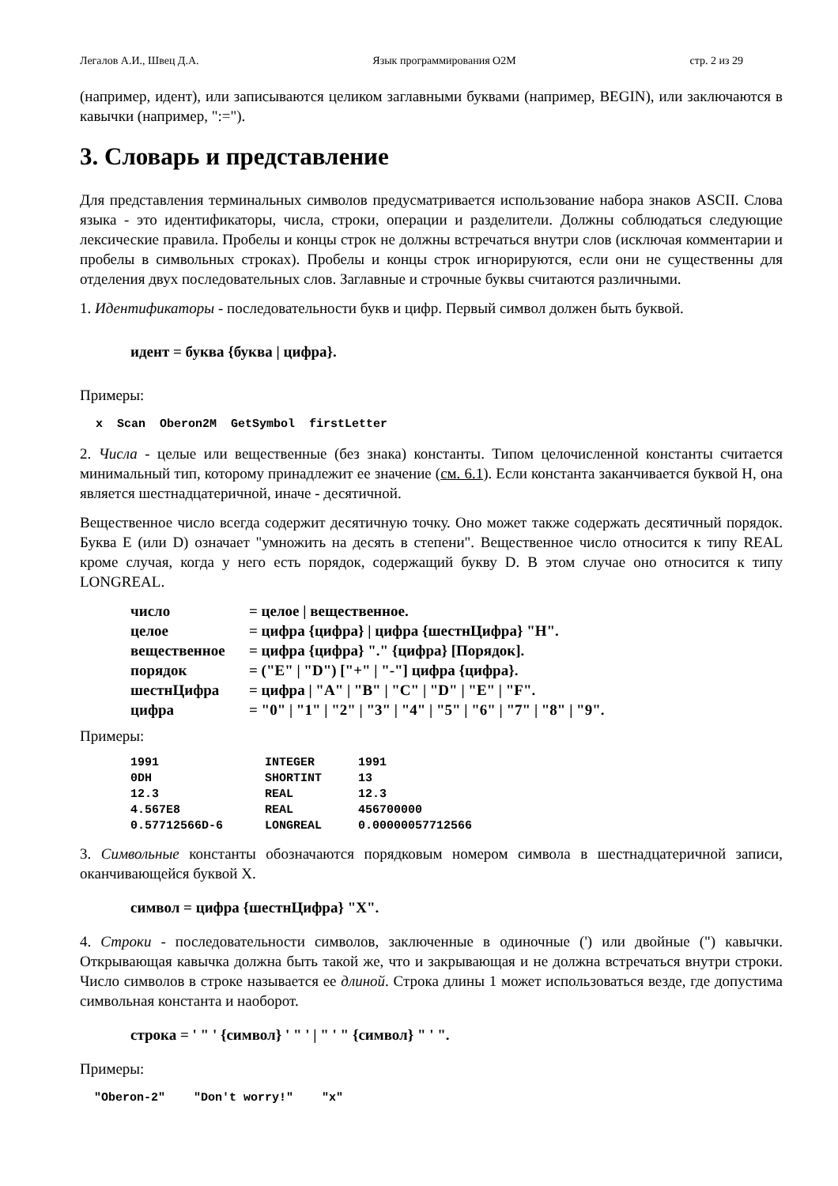Легалов А.И., Швец Д.А. Язык программирования O2M стр. 2 из 29
(например, идент), или записываются целиком заглавными буквами (например, BEGIN), или заключаются в кавычки (например, ":=").
3. Словарь и представление
Для представления терминальных символов предусматривается использование набора знаков ASCII. Слова языка - это идентификаторы, числа, строки, операции и разделители. Должны соблюдаться следующие лексические правила. Пробелы и концы строк не должны встречаться внутри слов (исключая комментарии и пробелы в символьных строках). Пробелы и концы строк игнорируются, если они не существенны для отделения двух последовательных слов. Заглавные и строчные буквы считаются различными.
1. Идентификаторы - последовательности букв и цифр. Первый символ должен быть буквой.
идент = буква {буква | цифра}.
Примеры:
x Scan Oberon2M GetSymbol firstLetter
2. Числа - целые или вещественные (без знака) константы. Типом целочисленной константы считается минимальный тип, которому принадлежит ее значение (см. 6.1). Если константа заканчивается буквой H, она является шестнадцатеричной, иначе - десятичной.
Вещественное число всегда содержит десятичную точку. Оно может также содержать десятичный порядок. Буква E (или D) означает "умножить на десять в степени". Вещественное число относится к типу REAL кроме случая, когда у него есть порядок, содержащий букву D. В этом случае оно относится к типу LONGREAL.
| число | = целое / вещественное. |
| целое | = цифра {цифра} / цифра {шестнЦифра} "H". |
| вещественное | = цифра {цифра} "." {цифра} [Порядок]. |
| порядок | = ("E" / "D") ["+" / "-"] цифра {цифра}. |
| шестнЦифра | = цифра / "A" / "B" / "C" / "D" / "E" / "F". |
| цифра | = "0" / "1" / "2" / "3" / "4" / "5" / "6" / "7" / "8" / "9". |
Примеры:
| 1991 | INTEGER | 1991 |
| 0DH | SHORTINT | 13 |
| 12.3 | REAL | 12.3 |
| 4.567E8 | REAL | 456700000 |
| 0.57712566D-6 | LONGREAL | 0.00000057712566 |
3. Символьные константы обозначаются порядковым номером символа в шестнадцатеричной записи, оканчивающейся буквой X.
символ = цифра {шестнЦифра} "X".
4. Строки - последовательности символов, заключенные в одиночные (') или двойные (") кавычки. Открывающая кавычка должна быть такой же, что и закрывающая и не должна встречаться внутри строки. Число символов в строке называется ее длиной. Строка длины 1 может использоваться везде, где допустима символьная константа и наоборот.
строка = ' " ' {символ} ' " ' | " ' " {символ} " ' ".
Примеры:
"Oberon-2" "Don't worry!" "x"